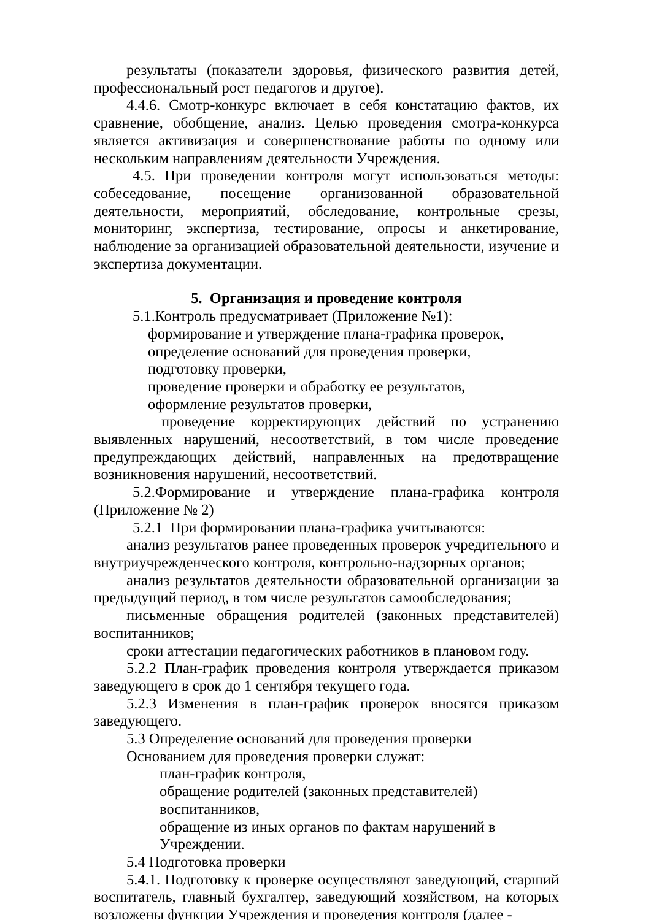результаты (показатели здоровья, физического развития детей, профессиональный рост педагогов и другое).
4.4.6. Смотр-конкурс включает в себя констатацию фактов, их сравнение, обобщение, анализ. Целью проведения смотра-конкурса является активизация и совершенствование работы по одному или нескольким направлениям деятельности Учреждения.
4.5. При проведении контроля могут использоваться методы: собеседование, посещение организованной образовательной деятельности, мероприятий, обследование, контрольные срезы, мониторинг, экспертиза, тестирование, опросы и анкетирование, наблюдение за организацией образовательной деятельности, изучение и экспертиза документации.
5. Организация и проведение контроля
5.1.Контроль предусматривает (Приложение №1):
формирование и утверждение плана-графика проверок,
определение оснований для проведения проверки,
подготовку проверки,
проведение проверки и обработку ее результатов,
оформление результатов проверки,
проведение корректирующих действий по устранению выявленных нарушений, несоответствий, в том числе проведение предупреждающих действий, направленных на предотвращение возникновения нарушений, несоответствий.
5.2.Формирование и утверждение плана-графика контроля (Приложение № 2)
5.2.1 При формировании плана-графика учитываются:
анализ результатов ранее проведенных проверок учредительного и внутриучрежденческого контроля, контрольно-надзорных органов;
анализ результатов деятельности образовательной организации за предыдущий период, в том числе результатов самообследования;
письменные обращения родителей (законных представителей) воспитанников;
сроки аттестации педагогических работников в плановом году.
5.2.2 План-график проведения контроля утверждается приказом заведующего в срок до 1 сентября текущего года.
5.2.3 Изменения в план-график проверок вносятся приказом заведующего.
5.3 Определение оснований для проведения проверки
Основанием для проведения проверки служат:
план-график контроля,
обращение родителей (законных представителей) воспитанников,
обращение из иных органов по фактам нарушений в Учреждении.
5.4 Подготовка проверки
5.4.1. Подготовку к проверке осуществляют заведующий, старший воспитатель, главный бухгалтер, заведующий хозяйством, на которых возложены функции Учреждения и проведения контроля (далее -